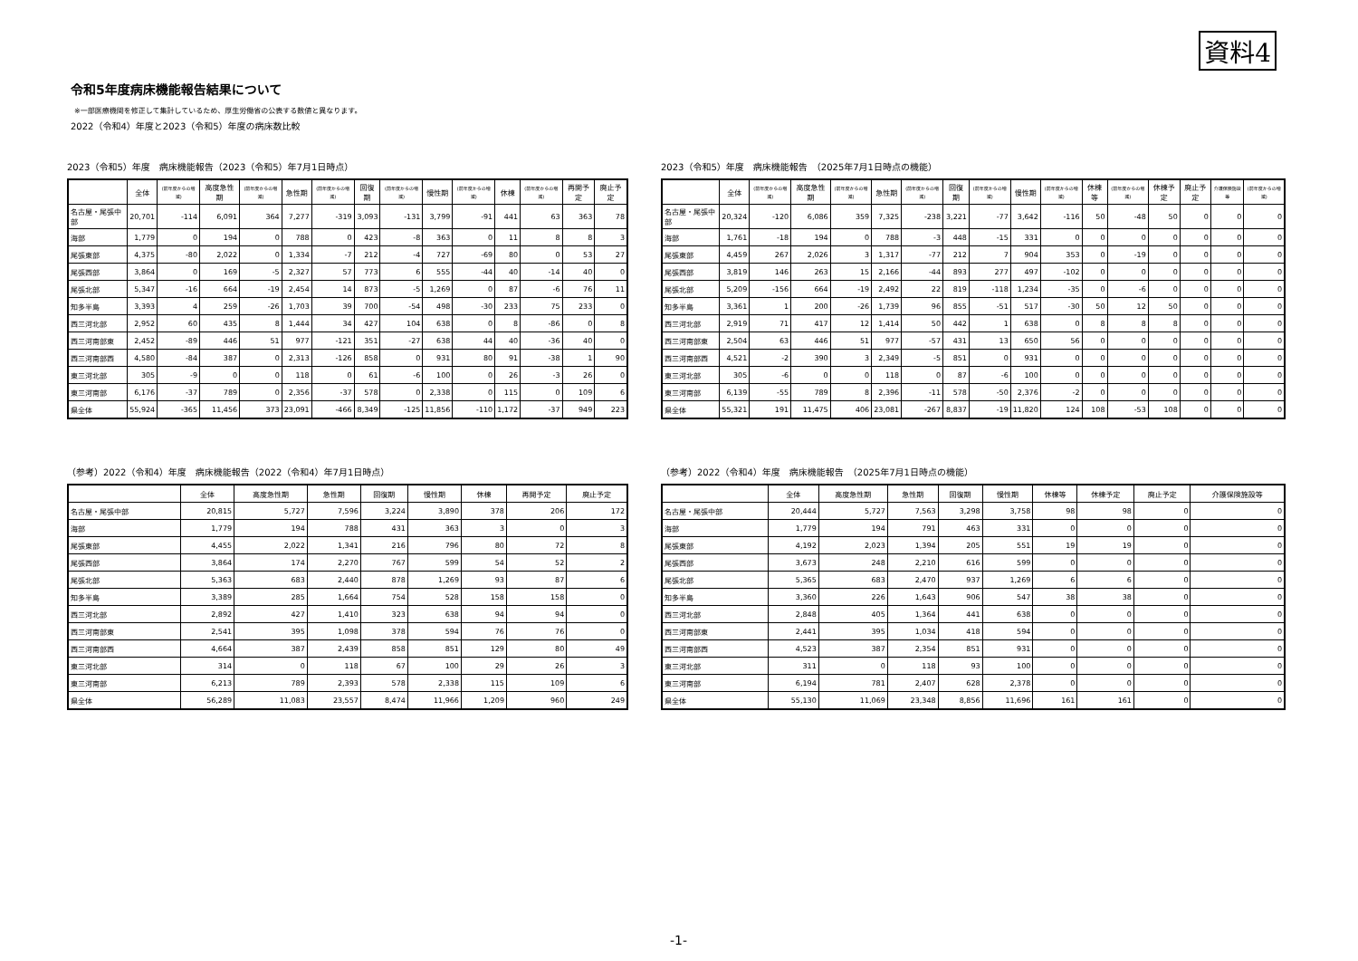資料4
令和5年度病床機能報告結果について
※一部医療機関を修正して集計しているため、厚生労働省の公表する数値と異なります。
2022（令和4）年度と2023（令和5）年度の病床数比較
2023（令和5）年度　病床機能報告（2023（令和5）年7月1日時点）
| | 全体 | (前年度からの増減) | 高度急性期 | (前年度からの増減) | 急性期 | (前年度からの増減) | 回復期 | (前年度からの増減) | 慢性期 | (前年度からの増減) | 休棟 | (前年度からの増減) | 再開予定 | 廃止予定 |
| --- | --- | --- | --- | --- | --- | --- | --- | --- | --- | --- | --- | --- | --- | --- |
| 名古屋・尾張中部 | 20,701 | -114 | 6,091 | 364 | 7,277 | -319 | 3,093 | -131 | 3,799 | -91 | 441 | 63 | 363 | 78 |
| 海部 | 1,779 | 0 | 194 | 0 | 788 | 0 | 423 | -8 | 363 | 0 | 11 | 8 | 8 | 3 |
| 尾張東部 | 4,375 | -80 | 2,022 | 0 | 1,334 | -7 | 212 | -4 | 727 | -69 | 80 | 0 | 53 | 27 |
| 尾張西部 | 3,864 | 0 | 169 | -5 | 2,327 | 57 | 773 | 6 | 555 | -44 | 40 | -14 | 40 | 0 |
| 尾張北部 | 5,347 | -16 | 664 | -19 | 2,454 | 14 | 873 | -5 | 1,269 | 0 | 87 | -6 | 76 | 11 |
| 知多半島 | 3,393 | 4 | 259 | -26 | 1,703 | 39 | 700 | -54 | 498 | -30 | 233 | 75 | 233 | 0 |
| 西三河北部 | 2,952 | 60 | 435 | 8 | 1,444 | 34 | 427 | 104 | 638 | 0 | 8 | -86 | 0 | 8 |
| 西三河南部東 | 2,452 | -89 | 446 | 51 | 977 | -121 | 351 | -27 | 638 | 44 | 40 | -36 | 40 | 0 |
| 西三河南部西 | 4,580 | -84 | 387 | 0 | 2,313 | -126 | 858 | 0 | 931 | 80 | 91 | -38 | 1 | 90 |
| 東三河北部 | 305 | -9 | 0 | 0 | 118 | 0 | 61 | -6 | 100 | 0 | 26 | -3 | 26 | 0 |
| 東三河南部 | 6,176 | -37 | 789 | 0 | 2,356 | -37 | 578 | 0 | 2,338 | 0 | 115 | 0 | 109 | 6 |
| 県全体 | 55,924 | -365 | 11,456 | 373 | 23,091 | -466 | 8,349 | -125 | 11,856 | -110 | 1,172 | -37 | 949 | 223 |
2023（令和5）年度　病床機能報告　（2025年7月1日時点の機能）
| | 全体 | (前年度からの増減) | 高度急性期 | (前年度からの増減) | 急性期 | (前年度からの増減) | 回復期 | (前年度からの増減) | 慢性期 | (前年度からの増減) | 休棟等 | (前年度からの増減) | 休棟予定 | 廃止予定 | 介護保険施設等 | (前年度からの増減) |
| --- | --- | --- | --- | --- | --- | --- | --- | --- | --- | --- | --- | --- | --- | --- | --- | --- |
| 名古屋・尾張中部 | 20,324 | -120 | 6,086 | 359 | 7,325 | -238 | 3,221 | -77 | 3,642 | -116 | 50 | -48 | 50 | 0 | 0 | 0 |
| 海部 | 1,761 | -18 | 194 | 0 | 788 | -3 | 448 | -15 | 331 | 0 | 0 | 0 | 0 | 0 | 0 | 0 |
| 尾張東部 | 4,459 | 267 | 2,026 | 3 | 1,317 | -77 | 212 | 7 | 904 | 353 | 0 | -19 | 0 | 0 | 0 | 0 |
| 尾張西部 | 3,819 | 146 | 263 | 15 | 2,166 | -44 | 893 | 277 | 497 | -102 | 0 | 0 | 0 | 0 | 0 | 0 |
| 尾張北部 | 5,209 | -156 | 664 | -19 | 2,492 | 22 | 819 | -118 | 1,234 | -35 | 0 | -6 | 0 | 0 | 0 | 0 |
| 知多半島 | 3,361 | 1 | 200 | -26 | 1,739 | 96 | 855 | -51 | 517 | -30 | 50 | 12 | 50 | 0 | 0 | 0 |
| 西三河北部 | 2,919 | 71 | 417 | 12 | 1,414 | 50 | 442 | 1 | 638 | 0 | 8 | 8 | 8 | 0 | 0 | 0 |
| 西三河南部東 | 2,504 | 63 | 446 | 51 | 977 | -57 | 431 | 13 | 650 | 56 | 0 | 0 | 0 | 0 | 0 | 0 |
| 西三河南部西 | 4,521 | -2 | 390 | 3 | 2,349 | -5 | 851 | 0 | 931 | 0 | 0 | 0 | 0 | 0 | 0 | 0 |
| 東三河北部 | 305 | -6 | 0 | 0 | 118 | 0 | 87 | -6 | 100 | 0 | 0 | 0 | 0 | 0 | 0 | 0 |
| 東三河南部 | 6,139 | -55 | 789 | 8 | 2,396 | -11 | 578 | -50 | 2,376 | -2 | 0 | 0 | 0 | 0 | 0 | 0 |
| 県全体 | 55,321 | 191 | 11,475 | 406 | 23,081 | -267 | 8,837 | -19 | 11,820 | 124 | 108 | -53 | 108 | 0 | 0 | 0 |
（参考）2022（令和4）年度　病床機能報告（2022（令和4）年7月1日時点）
| | 全体 | 高度急性期 | 急性期 | 回復期 | 慢性期 | 休棟 | 再開予定 | 廃止予定 |
| --- | --- | --- | --- | --- | --- | --- | --- | --- |
| 名古屋・尾張中部 | 20,815 | 5,727 | 7,596 | 3,224 | 3,890 | 378 | 206 | 172 |
| 海部 | 1,779 | 194 | 788 | 431 | 363 | 3 | 0 | 3 |
| 尾張東部 | 4,455 | 2,022 | 1,341 | 216 | 796 | 80 | 72 | 8 |
| 尾張西部 | 3,864 | 174 | 2,270 | 767 | 599 | 54 | 52 | 2 |
| 尾張北部 | 5,363 | 683 | 2,440 | 878 | 1,269 | 93 | 87 | 6 |
| 知多半島 | 3,389 | 285 | 1,664 | 754 | 528 | 158 | 158 | 0 |
| 西三河北部 | 2,892 | 427 | 1,410 | 323 | 638 | 94 | 94 | 0 |
| 西三河南部東 | 2,541 | 395 | 1,098 | 378 | 594 | 76 | 76 | 0 |
| 西三河南部西 | 4,664 | 387 | 2,439 | 858 | 851 | 129 | 80 | 49 |
| 東三河北部 | 314 | 0 | 118 | 67 | 100 | 29 | 26 | 3 |
| 東三河南部 | 6,213 | 789 | 2,393 | 578 | 2,338 | 115 | 109 | 6 |
| 県全体 | 56,289 | 11,083 | 23,557 | 8,474 | 11,966 | 1,209 | 960 | 249 |
（参考）2022（令和4）年度　病床機能報告　（2025年7月1日時点の機能）
| | 全体 | 高度急性期 | 急性期 | 回復期 | 慢性期 | 休棟等 | 休棟予定 | 廃止予定 | 介護保険施設等 |
| --- | --- | --- | --- | --- | --- | --- | --- | --- | --- |
| 名古屋・尾張中部 | 20,444 | 5,727 | 7,563 | 3,298 | 3,758 | 98 | 98 | 0 | 0 |
| 海部 | 1,779 | 194 | 791 | 463 | 331 | 0 | 0 | 0 | 0 |
| 尾張東部 | 4,192 | 2,023 | 1,394 | 205 | 551 | 19 | 19 | 0 | 0 |
| 尾張西部 | 3,673 | 248 | 2,210 | 616 | 599 | 0 | 0 | 0 | 0 |
| 尾張北部 | 5,365 | 683 | 2,470 | 937 | 1,269 | 6 | 6 | 0 | 0 |
| 知多半島 | 3,360 | 226 | 1,643 | 906 | 547 | 38 | 38 | 0 | 0 |
| 西三河北部 | 2,848 | 405 | 1,364 | 441 | 638 | 0 | 0 | 0 | 0 |
| 西三河南部東 | 2,441 | 395 | 1,034 | 418 | 594 | 0 | 0 | 0 | 0 |
| 西三河南部西 | 4,523 | 387 | 2,354 | 851 | 931 | 0 | 0 | 0 | 0 |
| 東三河北部 | 311 | 0 | 118 | 93 | 100 | 0 | 0 | 0 | 0 |
| 東三河南部 | 6,194 | 781 | 2,407 | 628 | 2,378 | 0 | 0 | 0 | 0 |
| 県全体 | 55,130 | 11,069 | 23,348 | 8,856 | 11,696 | 161 | 161 | 0 | 0 |
-1-